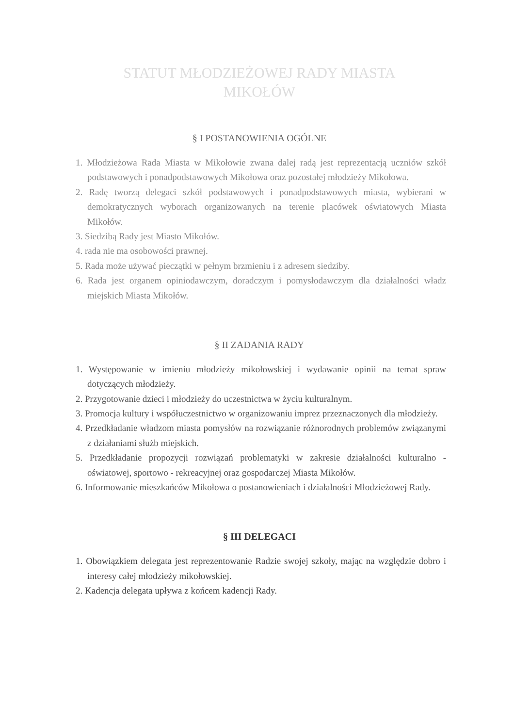STATUT MŁODZIEŻOWEJ RADY MIASTA
MIKOŁÓW
§ I POSTANOWIENIA OGÓLNE
1. Młodzieżowa Rada Miasta w Mikołowie zwana dalej radą jest reprezentacją uczniów szkół podstawowych i ponadpodstawowych Mikołowa oraz pozostałej młodzieży Mikołowa.
2. Radę tworzą delegaci szkół podstawowych i ponadpodstawowych miasta, wybierani w demokratycznych wyborach organizowanych na terenie placówek oświatowych Miasta Mikołów.
3. Siedzibą Rady jest Miasto Mikołów.
4. rada nie ma osobowości prawnej.
5. Rada może używać pieczątki w pełnym brzmieniu i z adresem siedziby.
6. Rada jest organem opiniodawczym, doradczym i pomysłodawczym dla działalności władz miejskich Miasta Mikołów.
§ II ZADANIA RADY
1. Występowanie w imieniu młodzieży mikołowskiej i wydawanie opinii na temat spraw dotyczących młodzieży.
2. Przygotowanie dzieci i młodzieży do uczestnictwa w życiu kulturalnym.
3. Promocja kultury i współuczestnictwo w organizowaniu imprez przeznaczonych dla młodzieży.
4. Przedkładanie władzom miasta pomysłów na rozwiązanie różnorodnych problemów związanymi z działaniami służb miejskich.
5. Przedkładanie propozycji rozwiązań problematyki w zakresie działalności kulturalno - oświatowej, sportowo - rekreacyjnej oraz gospodarczej Miasta Mikołów.
6. Informowanie mieszkańców Mikołowa o postanowieniach i działalności Młodzieżowej Rady.
§ III DELEGACI
1. Obowiązkiem delegata jest reprezentowanie Radzie swojej szkoły, mając na względzie dobro i interesy całej młodzieży mikołowskiej.
2. Kadencja delegata upływa z końcem kadencji Rady.